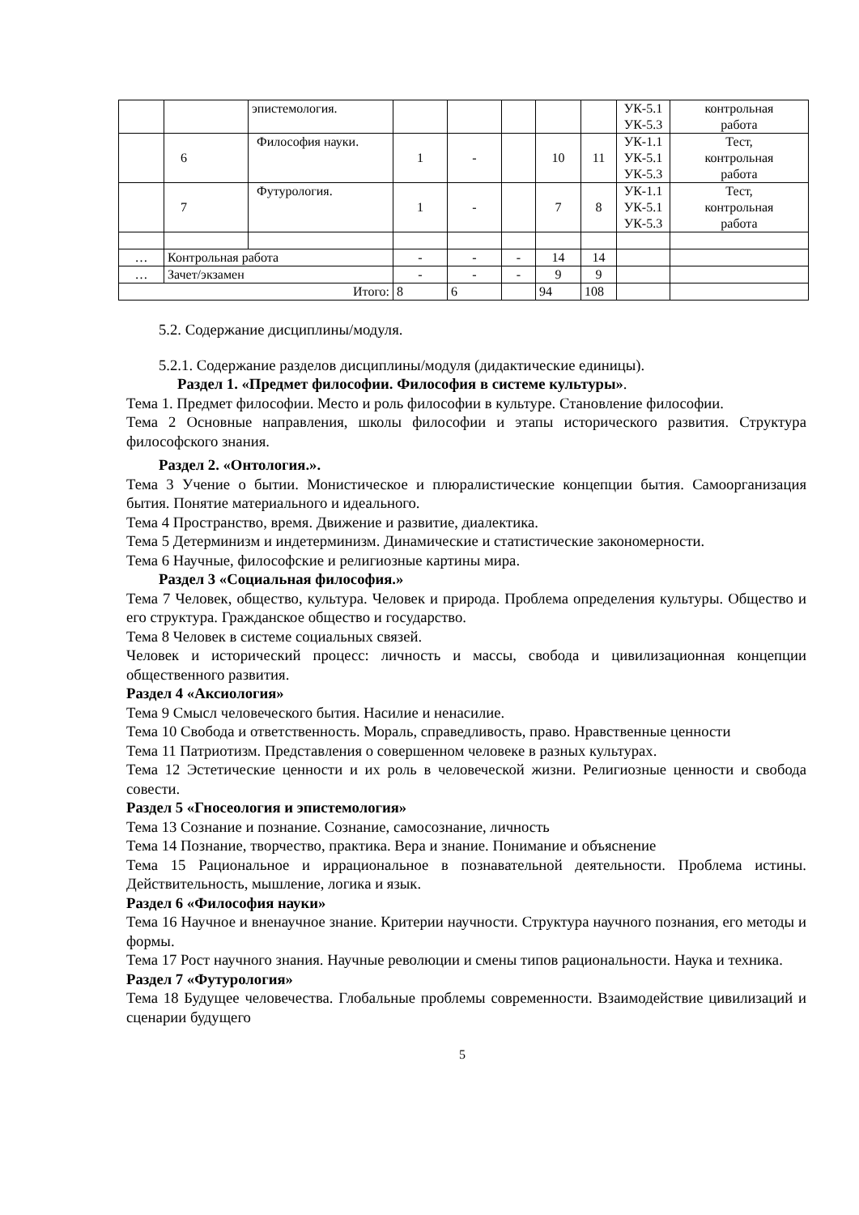| | | эпистемология. | | | | | | УК-5.1 УК-5.3 | контрольная работа |
| | 6 | Философия науки. | 1 | - | | 10 | 11 | УК-1.1 УК-5.1 УК-5.3 | Тест, контрольная работа |
| | 7 | Футурология. | 1 | - | | 7 | 8 | УК-1.1 УК-5.1 УК-5.3 | Тест, контрольная работа |
| … | Контрольная работа | | - | - | - | 14 | 14 | | |
| … | Зачет/экзамен | | - | - | - | 9 | 9 | | |
| Итого: | | | 8 | 6 | | 94 | 108 | | |
5.2. Содержание дисциплины/модуля.
5.2.1. Содержание разделов дисциплины/модуля (дидактические единицы).
Раздел 1. «Предмет философии. Философия в системе культуры».
Тема 1. Предмет философии. Место и роль философии в культуре. Становление философии.
Тема 2 Основные направления, школы философии и этапы исторического развития. Структура философского знания.
Раздел 2. «Онтология.».
Тема 3 Учение о бытии. Монистическое и плюралистические концепции бытия. Самоорганизация бытия. Понятие материального и идеального.
Тема 4 Пространство, время. Движение и развитие, диалектика.
Тема 5 Детерминизм и индетерминизм. Динамические и статистические закономерности.
Тема 6 Научные, философские и религиозные картины мира.
Раздел 3 «Социальная философия.»
Тема 7 Человек, общество, культура. Человек и природа. Проблема определения культуры. Общество и его структура. Гражданское общество и государство.
Тема 8 Человек в системе социальных связей.
Человек и исторический процесс: личность и массы, свобода и цивилизационная концепции общественного развития.
Раздел 4 «Аксиология»
Тема 9 Смысл человеческого бытия. Насилие и ненасилие.
Тема 10 Свобода и ответственность. Мораль, справедливость, право. Нравственные ценности
Тема 11 Патриотизм. Представления о совершенном человеке в разных культурах.
Тема 12 Эстетические ценности и их роль в человеческой жизни. Религиозные ценности и свобода совести.
Раздел 5 «Гносеология и эпистемология»
Тема 13 Сознание и познание. Сознание, самосознание, личность
Тема 14 Познание, творчество, практика. Вера и знание. Понимание и объяснение
Тема 15 Рациональное и иррациональное в познавательной деятельности. Проблема истины. Действительность, мышление, логика и язык.
Раздел 6 «Философия науки»
Тема 16 Научное и вненаучное знание. Критерии научности. Структура научного познания, его методы и формы.
Тема 17 Рост научного знания. Научные революции и смены типов рациональности. Наука и техника.
Раздел 7 «Футурология»
Тема 18 Будущее человечества. Глобальные проблемы современности. Взаимодействие цивилизаций и сценарии будущего
5